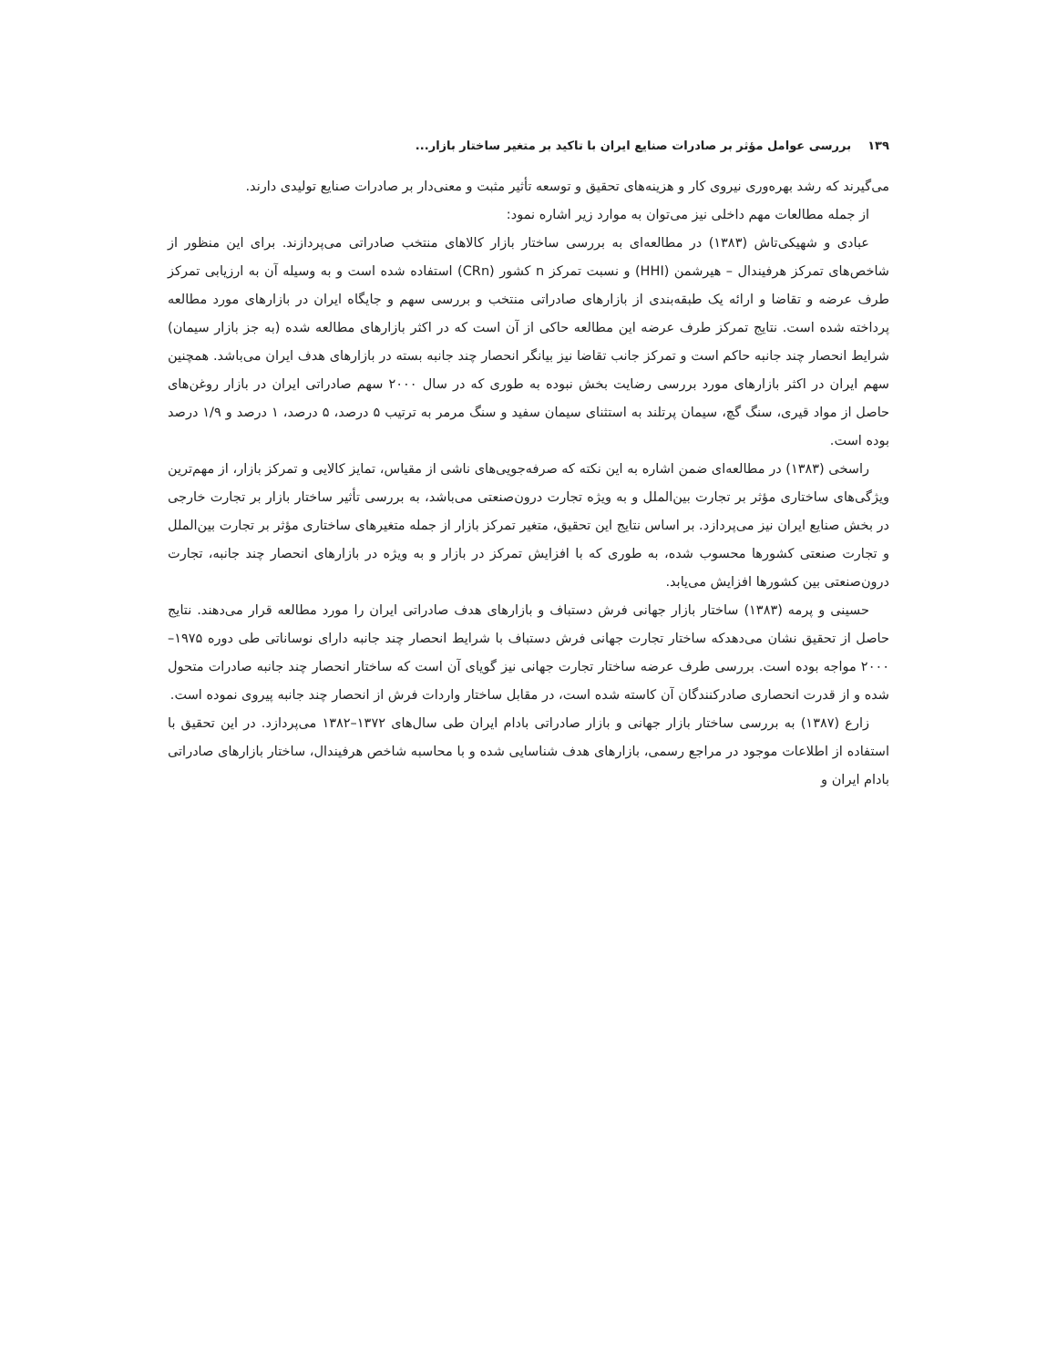۱۳۹ بررسی عوامل مؤثر بر صادرات صنایع ایران با تاکید بر متغیر ساختار بازار...
می‌گیرند که رشد بهره‌وری نیروی کار و هزینه‌های تحقیق و توسعه تأثیر مثبت و معنی‌دار بر صادرات صنایع تولیدی دارند.
از جمله مطالعات مهم داخلی نیز می‌توان به موارد زیر اشاره نمود:
عبادی و شهیکی‌تاش (۱۳۸۳) در مطالعه‌ای به بررسی ساختار بازار کالاهای منتخب صادراتی می‌پردازند. برای این منظور از شاخص‌های تمرکز هرفیندال – هیرشمن (HHI) و نسبت تمرکز n کشور (CRn) استفاده شده است و به وسیله آن به ارزیابی تمرکز طرف عرضه و تقاضا و ارائه یک طبقه‌بندی از بازارهای صادراتی منتخب و بررسی سهم و جایگاه ایران در بازارهای مورد مطالعه پرداخته شده است. نتایج تمرکز طرف عرضه این مطالعه حاکی از آن است که در اکثر بازارهای مطالعه شده (به جز بازار سیمان) شرایط انحصار چند جانبه حاکم است و تمرکز جانب تقاضا نیز بیانگر انحصار چند جانبه بسته در بازارهای هدف ایران می‌باشد. همچنین سهم ایران در اکثر بازارهای مورد بررسی رضایت بخش نبوده به طوری که در سال ۲۰۰۰ سهم صادراتی ایران در بازار روغن‌های حاصل از مواد قیری، سنگ گچ، سیمان پرتلند به استثنای سیمان سفید و سنگ مرمر به ترتیب ۵ درصد، ۵ درصد، ۱ درصد و ۱/۹ درصد بوده است.
راسخی (۱۳۸۳) در مطالعه‌ای ضمن اشاره به این نکته که صرفه‌جویی‌های ناشی از مقیاس، تمایز کالایی و تمرکز بازار، از مهم‌ترین ویژگی‌های ساختاری مؤثر بر تجارت بین‌الملل و به ویژه تجارت درون‌صنعتی می‌باشد، به بررسی تأثیر ساختار بازار بر تجارت خارجی در بخش صنایع ایران نیز می‌پردازد. بر اساس نتایج این تحقیق، متغیر تمرکز بازار از جمله متغیرهای ساختاری مؤثر بر تجارت بین‌الملل و تجارت صنعتی کشورها محسوب شده، به طوری که با افزایش تمرکز در بازار و به ویژه در بازارهای انحصار چند جانبه، تجارت درون‌صنعتی بین کشورها افزایش می‌یابد.
حسینی و پرمه (۱۳۸۳) ساختار بازار جهانی فرش دستباف و بازارهای هدف صادراتی ایران را مورد مطالعه قرار می‌دهند. نتایج حاصل از تحقیق نشان می‌دهدکه ساختار تجارت جهانی فرش دستباف با شرایط انحصار چند جانبه دارای نوساناتی طی دوره ۱۹۷۵–۲۰۰۰ مواجه بوده است. بررسی طرف عرضه ساختار تجارت جهانی نیز گویای آن است که ساختار انحصار چند جانبه صادرات متحول شده و از قدرت انحصاری صادرکنندگان آن کاسته شده است، در مقابل ساختار واردات فرش از انحصار چند جانبه پیروی نموده است.
زارع (۱۳۸۷) به بررسی ساختار بازار جهانی و بازار صادراتی بادام ایران طی سال‌های ۱۳۷۲–۱۳۸۲ می‌پردازد. در این تحقیق با استفاده از اطلاعات موجود در مراجع رسمی، بازارهای هدف شناسایی شده و با محاسبه شاخص هرفیندال، ساختار بازارهای صادراتی بادام ایران و